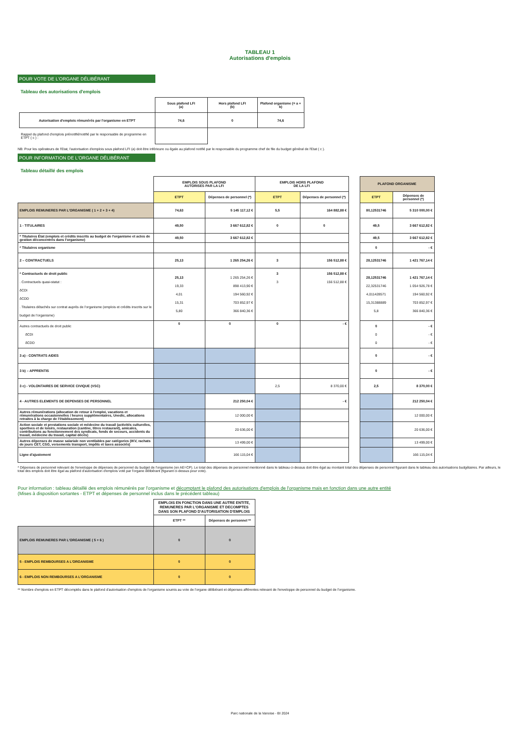TABLEAU 1
Autorisations d'emplois
POUR VOTE DE L'ORGANE DÉLIBÉRANT
Tableau des autorisations d'emplois
| | Sous plafond LFI (a) | Hors plafond LFI (b) | Plafond organisme (= a + b) |
| Autorisation d'emplois rémunérés par l'organisme en ETPT | 74,6 | 0 | 74,6 |
| Rappel du plafond d'emplois prénotifié/notifié par le responsable de programme en ETPT ( c ) : | | | |
NB: Pour les opérateurs de l'Etat, l'autorisation d'emplois sous plafond LFI (a) doit être inférieure ou égale au plafond notifié par le responsable du programme chef de file du budget général de l'Etat ( c ).
POUR INFORMATION DE L'ORGANE DÉLIBÉRANT
Tableau détaillé des emplois
| | EMPLOIS SOUS PLAFOND AUTORISES PAR LA LFI | | EMPLOIS HORS PLAFOND DE LA LFI | | | PLAFOND ORGANISME | |
| | ETPT | Dépenses de personnel (*) | ETPT | Dépenses de personnel (*) | | ETPT | Dépenses de personnel (*) |
| EMPLOIS REMUNERES PAR L'ORGANISME ( 1 + 2 + 3 + 4) | 74,63 | 5 145 117,12 € | 5,5 | 164 882,88 € | | 80,12531746 | 5 310 000,00 € |
| 1 - TITULAIRES | 49,50 | 3 667 612,82 € | 0 | 0 | | 49,5 | 3 667 612,82 € |
| * Titulaires État (emplois et crédits inscrits au budget de l'organisme et actes de gestion déconcentrés dans l'organisme) | 49,50 | 3 667 612,82 € | | | | 49,5 | 3 667 612,82 € |
| * Titulaires organisme | | | | | | 0 | - € |
| 2 – CONTRACTUELS | 25,13 | 1 265 254,26 € | 3 | 156 512,88 € | | 28,12531746 | 1 421 767,14 € |
| * Contractuels de droit public . Contractuels quasi-statut : δCDI δCDD . Titulaires détachés sur contrat auprès de l'organisme (emplois et crédits inscrits sur le budget de l'organisme) | 25,13 19,33 4,01 15,31 5,80 | 1 265 254,26 € 898 413,90 € 194 560,92 € 703 852,97 € 366 840,36 € | 3 3 | 156 512,88 € 156 512,88 € | | 28,12531746 22,32531746 4,011428571 15,31388889 5,8 | 1 421 767,14 € 1 054 926,78 € 194 560,92 € 703 852,97 € 366 840,36 € |
| Autres contractuels de droit public δCDI δCDD | 0 | 0 | 0 | - € | | 0 0 0 | - € - € - € |
| 3 a) - CONTRATS AIDES | | | | | | 0 | - € |
| 3 b) – APPRENTIS | | | | | | 0 | - € |
| 3 c) - VOLONTAIRES DE SERVICE CIVIQUE (VSC) | | | 2,5 | 8 370,00 € | | 2,5 | 8 370,00 € |
| 4 - AUTRES ELEMENTS DE DEPENSES DE PERSONNEL | | 212 250,04 € | | - € | | | 212 250,04 € |
| Autres rémunérations (allocation de retour à l'emploi, vacations et rémunérations occasionnelles / heures supplémentaires, Unedic, allocations retraites à la charge de l'établissement) | | 12 000,00 € | | | | | 12 000,00 € |
| Action sociale et prestations sociale et médecine du travail (activités culturelles, sportives et de loisirs, restauration (cantine, titres restaurant), amicales, contributions au fonctionnement des syndicats, fonds de secours, accidents du travail, médecine du travail, capital décès) | | 20 636,00 € | | | | | 20 636,00 € |
| Autres dépenses de masse salariale non ventilables par catégories (IKV, rachats de jours CET, CSG, versements transport, impôts et taxes associés) | | 13 499,00 € | | | | | 13 499,00 € |
| Ligne d'ajustement | | 166 115,04 € | | | | | 166 115,04 € |
* Dépenses de personnel relevant de l'enveloppe de dépenses de personnel du budget de l'organisme (en AE=CP). Le total des dépenses de personnel mentionné dans le tableau ci-dessus doit être égal au montant total des dépenses de personnel figurant dans le tableau des autorisations budgétaires. Par ailleurs, le total des emplois doit être égal au plafond d'autorisation d'emplois voté par l'organe délibérant (figurant ci-dessus pour vote).
Pour information : tableau détaillé des emplois rémunérés par l'organisme et décomptant le plafond des autorisations d'emplois de l'organisme mais en fonction dans une autre entité
(Mises à disposition sortantes - ETPT et dépenses de personnel inclus dans le précédent tableau)
| | EMPLOIS EN FONCTION DANS UNE AUTRE ENTITE, REMUNERES PAR L'ORGANISME ET DECOMPTES DANS SON PLAFOND D'AUTORISATION D'EMPLOIS | |
| | ETPT ** | Dépenses de personnel ** |
| EMPLOIS REMUNERES PAR L'ORGANISME ( 5 + 6 ) | 0 | 0 |
| 5 - EMPLOIS REMBOURSES A L'ORGANISME | 0 | 0 |
| 6 - EMPLOIS NON REMBOURSES A L'ORGANISME | 0 | 0 |
** Nombre d'emplois en ETPT décomptés dans le plafond d'autorisation d'emplois de l'organisme soumis au vote de l'organe délibérant et dépenses afférentes relevant de l'enveloppe de personnel du budget de l'organisme.
Parc nationale de la Vanoise - BI 2024